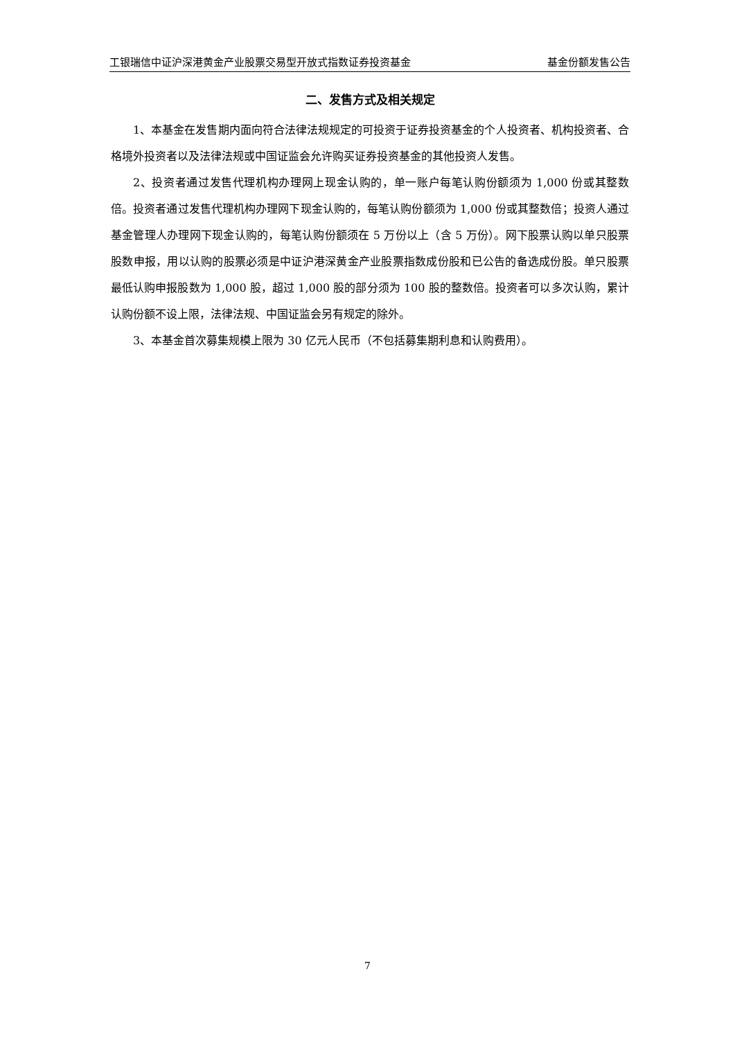工银瑞信中证沪深港黄金产业股票交易型开放式指数证券投资基金 基金份额发售公告
二、发售方式及相关规定
1、本基金在发售期内面向符合法律法规规定的可投资于证券投资基金的个人投资者、机构投资者、合格境外投资者以及法律法规或中国证监会允许购买证券投资基金的其他投资人发售。
2、投资者通过发售代理机构办理网上现金认购的，单一账户每笔认购份额须为 1,000 份或其整数倍。投资者通过发售代理机构办理网下现金认购的，每笔认购份额须为 1,000 份或其整数倍；投资人通过基金管理人办理网下现金认购的，每笔认购份额须在 5 万份以上（含 5 万份）。网下股票认购以单只股票股数申报，用以认购的股票必须是中证沪港深黄金产业股票指数成份股和已公告的备选成份股。单只股票最低认购申报股数为 1,000 股，超过 1,000 股的部分须为 100 股的整数倍。投资者可以多次认购，累计认购份额不设上限，法律法规、中国证监会另有规定的除外。
3、本基金首次募集规模上限为 30 亿元人民币（不包括募集期利息和认购费用）。
7